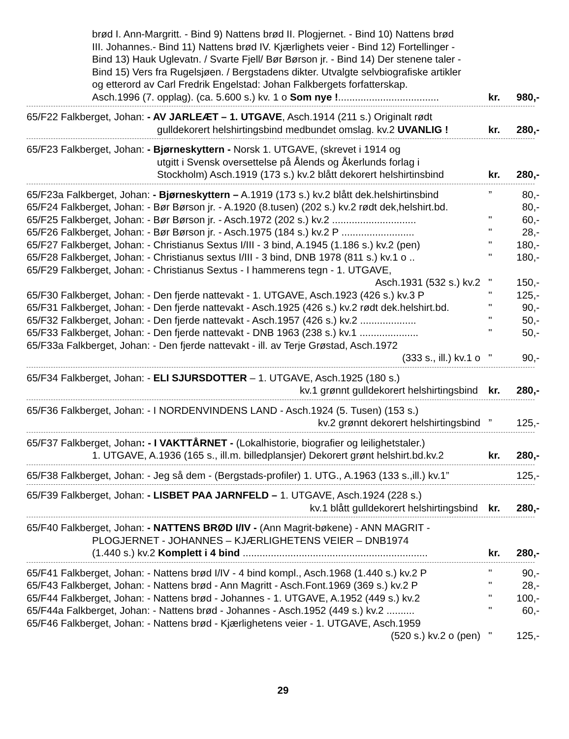brød I. Ann-Margritt. - Bind 9) Nattens brød II. Plogjernet. - Bind 10) Nattens brød
III. Johannes.- Bind 11) Nattens brød IV. Kjærlighets veier - Bind 12) Fortellinger -
Bind 13) Hauk Uglevatn. / Svarte Fjell/ Bør Børson jr. - Bind 14) Der stenene taler -
Bind 15) Vers fra Rugelsjøen. / Bergstadens dikter. Utvalgte selvbiografiske artikler
og etterord av Carl Fredrik Engelstad: Johan Falkbergets forfatterskap.
Asch.1996 (7. opplag). (ca. 5.600 s.) kv. 1 o Som nye !.................................... kr. 980,-
65/F22 Falkberget, Johan: - AV JARLEÆT – 1. UTGAVE, Asch.1914 (211 s.) Originalt rødt
gulldekorert helshirtingsbind medbundet omslag. kv.2 UVANLIG ! kr. 280,-
65/F23 Falkberget, Johan: - Bjørneskyttern - Norsk 1. UTGAVE, (skrevet i 1914 og
utgitt i Svensk oversettelse på Ålends og Åkerlunds forlag i
Stockholm) Asch.1919 (173 s.) kv.2 blått dekorert helshirtinsbind kr. 280,-
65/F23a Falkberget, Johan: - Bjørneskyttern – A.1919 (173 s.) kv.2 blått dek.helshirtinsbind” 80,-
65/F24 Falkberget, Johan: - Bør Børson jr. - A.1920 (8.tusen) (202 s.) kv.2 rødt dek,helshirt.bd. 80,-
65/F25 Falkberget, Johan: - Bør Børson jr. - Asch.1972 (202 s.) kv.2 .............................. " 60,-
65/F26 Falkberget, Johan: - Bør Børson jr. - Asch.1975 (184 s.) kv.2 P .......................... " 28,-
65/F27 Falkberget, Johan: - Christianus Sextus I/III - 3 bind, A.1945 (1.186 s.) kv.2 (pen) " 180,-
65/F28 Falkberget, Johan: - Christianus sextus I/III - 3 bind, DNB 1978 (811 s.) kv.1 o .. " 180,-
65/F29 Falkberget, Johan: - Christianus Sextus - I hammerens tegn - 1. UTGAVE,
Asch.1931 (532 s.) kv.2 " 150,-
65/F30 Falkberget, Johan: - Den fjerde nattevakt - 1. UTGAVE, Asch.1923 (426 s.) kv.3 P " 125,-
65/F31 Falkberget, Johan: - Den fjerde nattevakt - Asch.1925 (426 s.) kv.2 rødt dek.helshirt.bd. " 90,-
65/F32 Falkberget, Johan: - Den fjerde nattevakt - Asch.1957 (426 s.) kv.2 .................... " 50,-
65/F33 Falkberget, Johan: - Den fjerde nattevakt - DNB 1963 (238 s.) kv.1 ..................... " 50,-
65/F33a Falkberget, Johan: - Den fjerde nattevakt - ill. av Terje Grøstad, Asch.1972
(333 s., ill.) kv.1 o " 90,-
65/F34 Falkberget, Johan: - ELI SJURSDOTTER – 1. UTGAVE, Asch.1925 (180 s.)
kv.1 grønnt gulldekorert helshirtingsbind kr. 280,-
65/F36 Falkberget, Johan: - I NORDENVINDENS LAND - Asch.1924 (5. Tusen) (153 s.)
kv.2 grønnt dekorert helshirtingsbind” 125,-
65/F37 Falkberget, Johan: - I VAKTTÅRNET - (Lokalhistorie, biografier og leilighetstaler.)
1. UTGAVE, A.1936 (165 s., ill.m. billedplansjer) Dekorert grønt helshirt.bd.kv.2 kr. 280,-
65/F38 Falkberget, Johan: - Jeg så dem - (Bergstads-profiler) 1. UTG., A.1963 (133 s.,ill.) kv.1” 125,-
65/F39 Falkberget, Johan: - LISBET PAA JARNFELD – 1. UTGAVE, Asch.1924 (228 s.)
kv.1 blått gulldekorert helshirtingsbind kr. 280,-
65/F40 Falkberget, Johan: - NATTENS BRØD I/IV - (Ann Magrit-bøkene) - ANN MAGRIT -
PLOGJERNET - JOHANNES – KJÆRLIGHETENS VEIER – DNB1974
(1.440 s.) kv.2 Komplett i 4 bind .................................................................. kr. 280,-
65/F41 Falkberget, Johan: - Nattens brød I/IV - 4 bind kompl., Asch.1968 (1.440 s.) kv.2 P " 90,-
65/F43 Falkberget, Johan: - Nattens brød - Ann Magritt - Asch.Font.1969 (369 s.) kv.2 P " 28,-
65/F44 Falkberget, Johan: - Nattens brød - Johannes - 1. UTGAVE, A.1952 (449 s.) kv.2 " 100,-
65/F44a Falkberget, Johan: - Nattens brød - Johannes - Asch.1952 (449 s.) kv.2 .......... " 60,-
65/F46 Falkberget, Johan: - Nattens brød - Kjærlighetens veier - 1. UTGAVE, Asch.1959
(520 s.) kv.2 o (pen) " 125,-
29